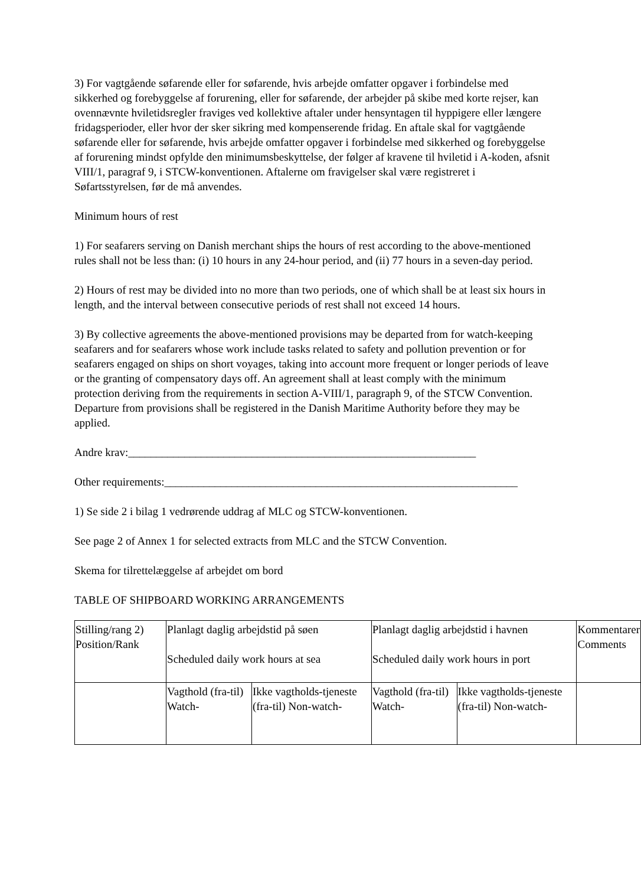3) For vagtgående søfarende eller for søfarende, hvis arbejde omfatter opgaver i forbindelse med sikkerhed og forebyggelse af forurening, eller for søfarende, der arbejder på skibe med korte rejser, kan ovennævnte hviletidsregler fraviges ved kollektive aftaler under hensyntagen til hyppigere eller længere fridagsperioder, eller hvor der sker sikring med kompenserende fridag. En aftale skal for vagtgående søfarende eller for søfarende, hvis arbejde omfatter opgaver i forbindelse med sikkerhed og forebyggelse af forurening mindst opfylde den minimumsbeskyttelse, der følger af kravene til hviletid i A-koden, afsnit VIII/1, paragraf 9, i STCW-konventionen. Aftalerne om fravigelser skal være registreret i Søfartsstyrelsen, før de må anvendes.
Minimum hours of rest
1) For seafarers serving on Danish merchant ships the hours of rest according to the above-mentioned rules shall not be less than: (i) 10 hours in any 24-hour period, and (ii) 77 hours in a seven-day period.
2) Hours of rest may be divided into no more than two periods, one of which shall be at least six hours in length, and the interval between consecutive periods of rest shall not exceed 14 hours.
3) By collective agreements the above-mentioned provisions may be departed from for watch-keeping seafarers and for seafarers whose work include tasks related to safety and pollution prevention or for seafarers engaged on ships on short voyages, taking into account more frequent or longer periods of leave or the granting of compensatory days off. An agreement shall at least comply with the minimum protection deriving from the requirements in section A-VIII/1, paragraph 9, of the STCW Convention. Departure from provisions shall be registered in the Danish Maritime Authority before they may be applied.
Andre krav:______________________________________________________________
Other requirements:_______________________________________________________________
1) Se side 2 i bilag 1 vedrørende uddrag af MLC og STCW-konventionen.
See page 2 of Annex 1 for selected extracts from MLC and the STCW Convention.
Skema for tilrettelæggelse af arbejdet om bord
TABLE OF SHIPBOARD WORKING ARRANGEMENTS
| Stilling/rang 2) Position/Rank | Planlagt daglig arbejdstid på søen Scheduled daily work hours at sea | | Planlagt daglig arbejdstid i havnen Scheduled daily work hours in port | | Kommentarer Comments |
| | Vagthold (fra-til) Watch- | Ikke vagtholds-tjeneste (fra-til) Non-watch- | Vagthold (fra-til) Watch- | Ikke vagtholds-tjeneste (fra-til) Non-watch- | |